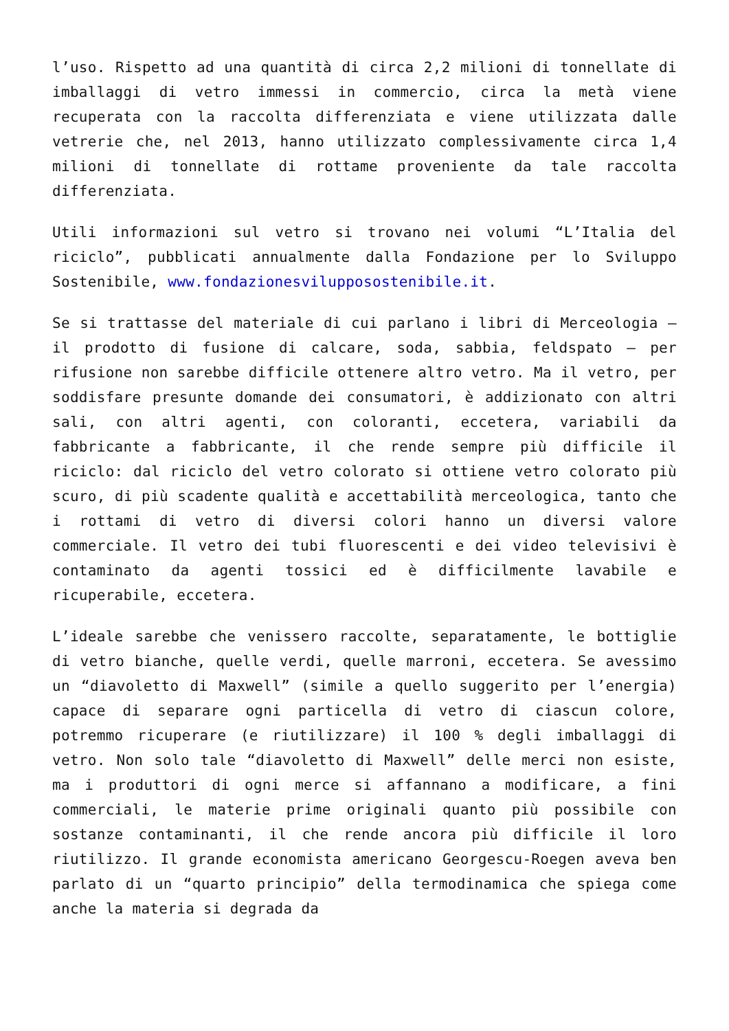l’uso. Rispetto ad una quantità di circa 2,2 milioni di tonnellate di imballaggi di vetro immessi in commercio, circa la metà viene recuperata con la raccolta differenziata e viene utilizzata dalle vetrerie che, nel 2013, hanno utilizzato complessivamente circa 1,4 milioni di tonnellate di rottame proveniente da tale raccolta differenziata.
Utili informazioni sul vetro si trovano nei volumi “L’Italia del riciclo”, pubblicati annualmente dalla Fondazione per lo Sviluppo Sostenibile, www.fondazionesvilupposostenibile.it.
Se si trattasse del materiale di cui parlano i libri di Merceologia – il prodotto di fusione di calcare, soda, sabbia, feldspato – per rifusione non sarebbe difficile ottenere altro vetro. Ma il vetro, per soddisfare presunte domande dei consumatori, è addizionato con altri sali, con altri agenti, con coloranti, eccetera, variabili da fabbricante a fabbricante, il che rende sempre più difficile il riciclo: dal riciclo del vetro colorato si ottiene vetro colorato più scuro, di più scadente qualità e accettabilità merceologica, tanto che i rottami di vetro di diversi colori hanno un diversi valore commerciale. Il vetro dei tubi fluorescenti e dei video televisivi è contaminato da agenti tossici ed è difficilmente lavabile e ricuperabile, eccetera.
L’ideale sarebbe che venissero raccolte, separatamente, le bottiglie di vetro bianche, quelle verdi, quelle marroni, eccetera. Se avessimo un “diavoletto di Maxwell” (simile a quello suggerito per l’energia) capace di separare ogni particella di vetro di ciascun colore, potremmo ricuperare (e riutilizzare) il 100 % degli imballaggi di vetro. Non solo tale “diavoletto di Maxwell” delle merci non esiste, ma i produttori di ogni merce si affannano a modificare, a fini commerciali, le materie prime originali quanto più possibile con sostanze contaminanti, il che rende ancora più difficile il loro riutilizzo. Il grande economista americano Georgescu-Roegen aveva ben parlato di un “quarto principio” della termodinamica che spiega come anche la materia si degrada da